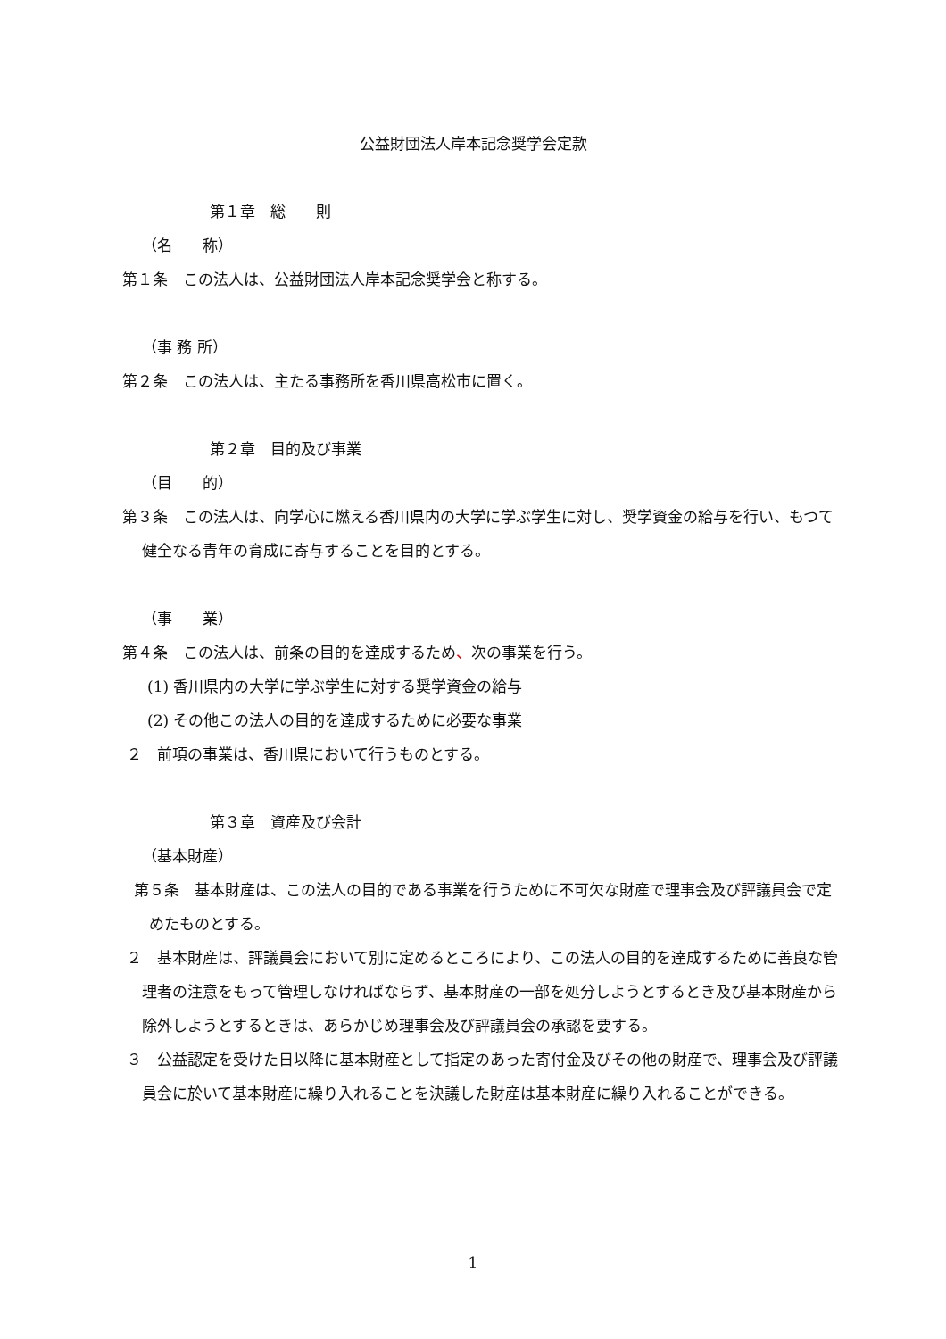公益財団法人岸本記念奨学会定款
第１章　総　　則
（名　　称）
第１条　この法人は、公益財団法人岸本記念奨学会と称する。
（事 務 所）
第２条　この法人は、主たる事務所を香川県高松市に置く。
第２章　目的及び事業
（目　　的）
第３条　この法人は、向学心に燃える香川県内の大学に学ぶ学生に対し、奨学資金の給与を行い、もつて健全なる青年の育成に寄与することを目的とする。
（事　　業）
第４条　この法人は、前条の目的を達成するため、次の事業を行う。
(1) 香川県内の大学に学ぶ学生に対する奨学資金の給与
(2) その他この法人の目的を達成するために必要な事業
２　前項の事業は、香川県において行うものとする。
第３章　資産及び会計
（基本財産）
第５条　基本財産は、この法人の目的である事業を行うために不可欠な財産で理事会及び評議員会で定めたものとする。
２　基本財産は、評議員会において別に定めるところにより、この法人の目的を達成するために善良な管理者の注意をもって管理しなければならず、基本財産の一部を処分しようとするとき及び基本財産から除外しようとするときは、あらかじめ理事会及び評議員会の承認を要する。
３　公益認定を受けた日以降に基本財産として指定のあった寄付金及びその他の財産で、理事会及び評議員会に於いて基本財産に繰り入れることを決議した財産は基本財産に繰り入れることができる。
1